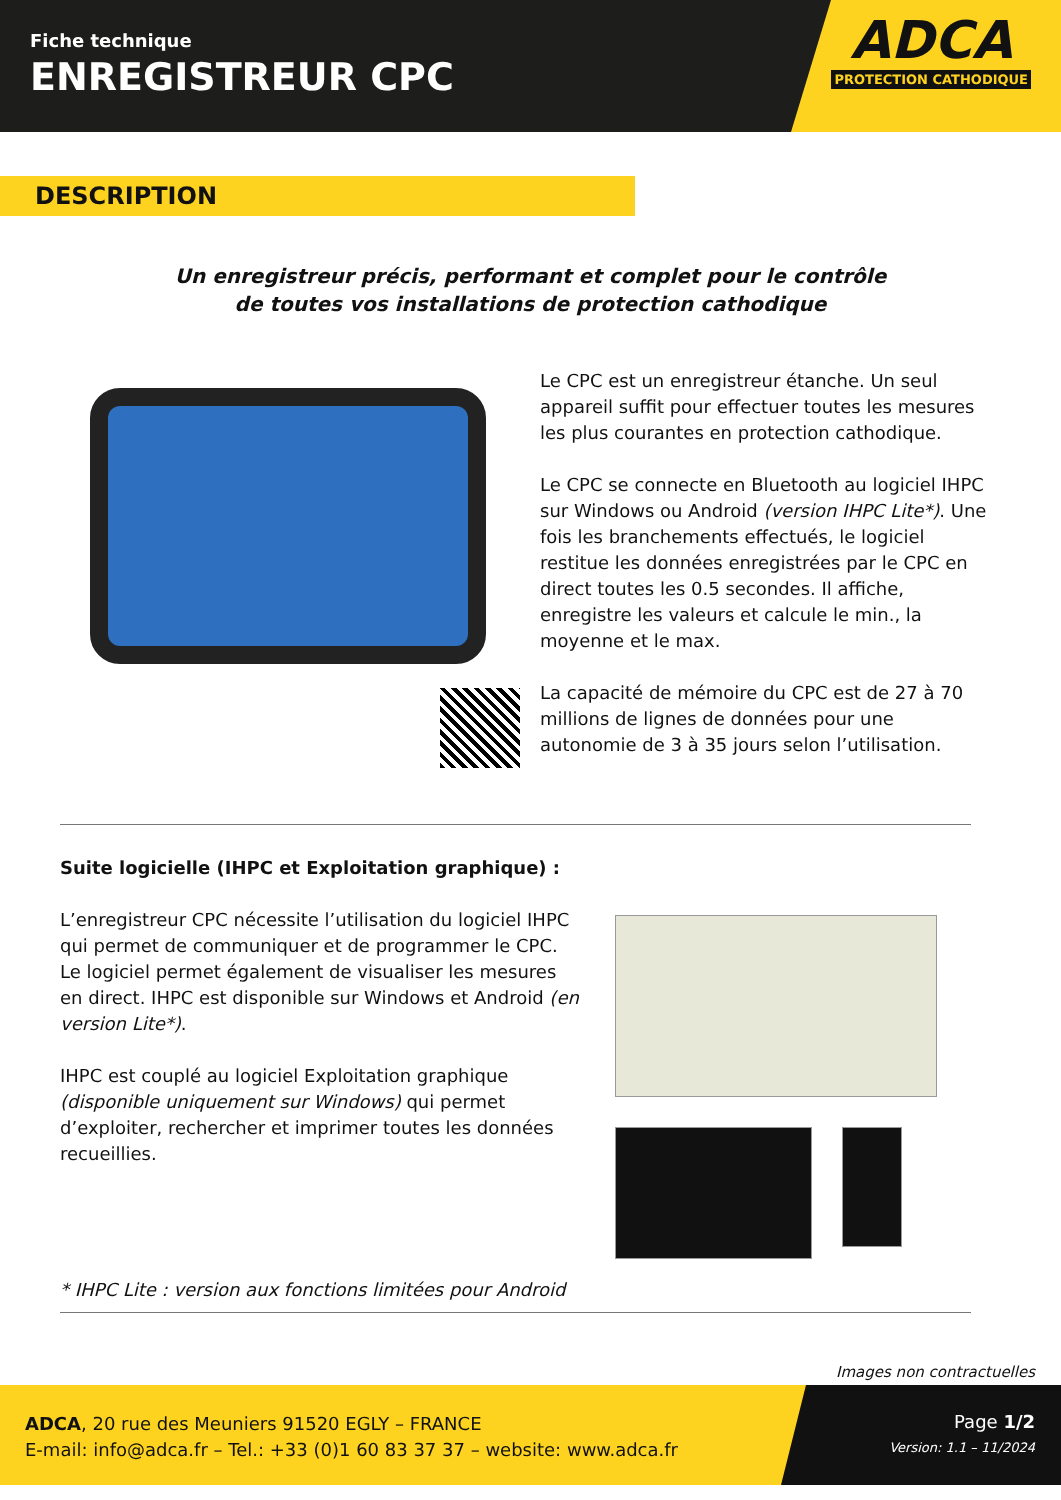Fiche technique
ENREGISTREUR CPC
ADCA
PROTECTION CATHODIQUE
DESCRIPTION
Un enregistreur précis, performant et complet pour le contrôle
de toutes vos installations de protection cathodique
Le CPC est un enregistreur étanche. Un seul appareil suffit pour effectuer toutes les mesures les plus courantes en protection cathodique.
Le CPC se connecte en Bluetooth au logiciel IHPC sur Windows ou Android (version IHPC Lite*). Une fois les branchements effectués, le logiciel restitue les données enregistrées par le CPC en direct toutes les 0.5 secondes. Il affiche, enregistre les valeurs et calcule le min., la moyenne et le max.
La capacité de mémoire du CPC est de 27 à 70 millions de lignes de données pour une autonomie de 3 à 35 jours selon l’utilisation.
Suite logicielle (IHPC et Exploitation graphique) :
L’enregistreur CPC nécessite l’utilisation du logiciel IHPC qui permet de communiquer et de programmer le CPC.
Le logiciel permet également de visualiser les mesures en direct. IHPC est disponible sur Windows et Android (en version Lite*).
IHPC est couplé au logiciel Exploitation graphique (disponible uniquement sur Windows) qui permet d’exploiter, rechercher et imprimer toutes les données recueillies.
* IHPC Lite : version aux fonctions limitées pour Android
Images non contractuelles
ADCA, 20 rue des Meuniers 91520 EGLY – FRANCE
E-mail: info@adca.fr – Tel.: +33 (0)1 60 83 37 37 – website: www.adca.fr
Page 1/2
Version: 1.1 – 11/2024